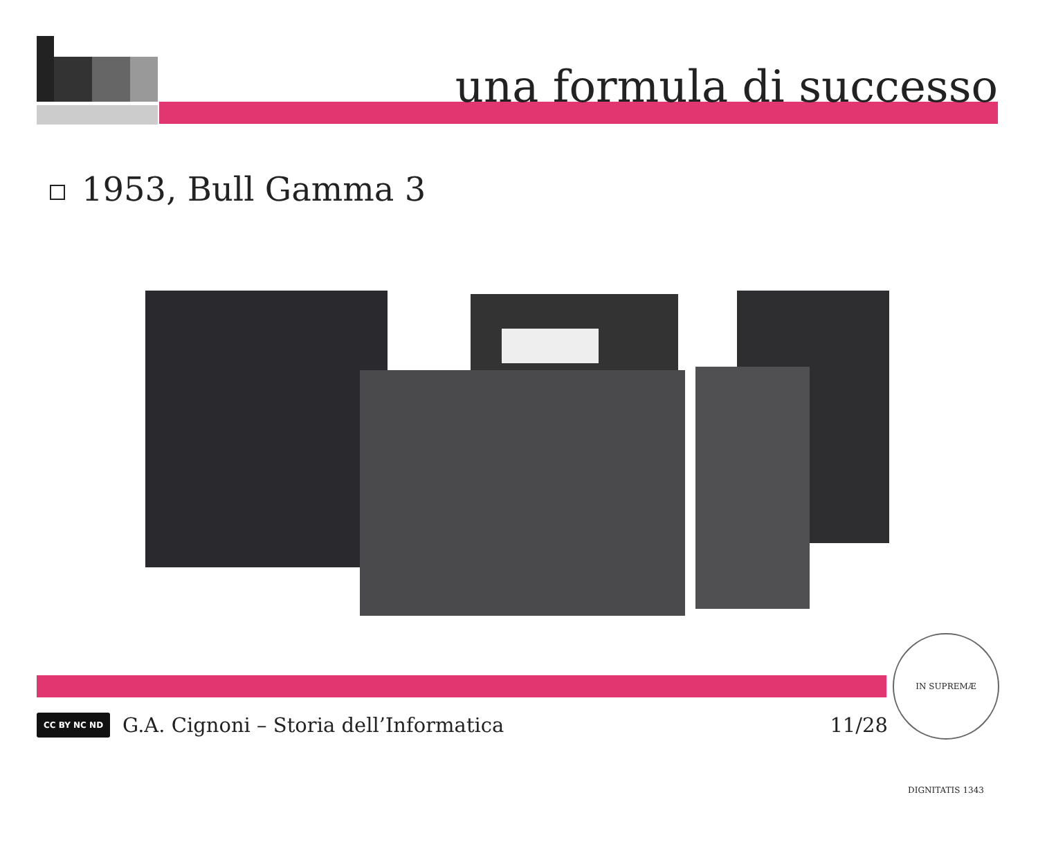una formula di successo
1953, Bull Gamma 3
CC BY NC ND
G.A. Cignoni – Storia dell’Informatica
11/28
IN SUPREMÆ DIGNITATIS 1343